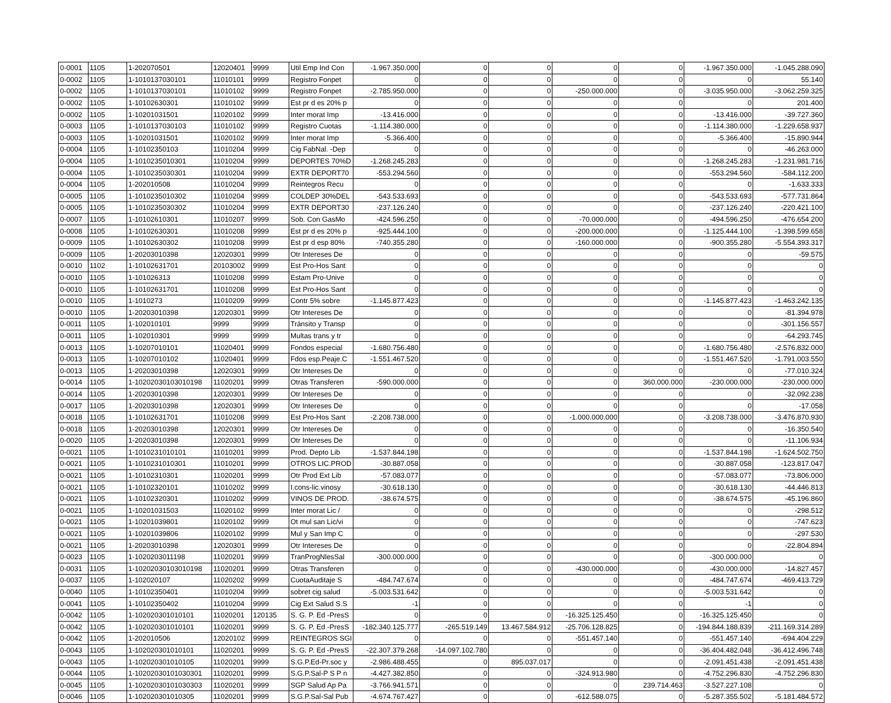| 0-0001 | 1105 | 1-202070501 | 12020401 | 9999 | Util Emp Ind Con | -1.967.350.000 | 0 | 0 | 0 | 0 | -1.967.350.000 | -1.045.288.090 |
| 0-0002 | 1105 | 1-1010137030101 | 11010101 | 9999 | Registro Fonpet | 0 | 0 | 0 | 0 | 0 | 0 | 55.140 |
| 0-0002 | 1105 | 1-1010137030101 | 11010102 | 9999 | Registro Fonpet | -2.785.950.000 | 0 | 0 | -250.000.000 | 0 | -3.035.950.000 | -3.062.259.325 |
| 0-0002 | 1105 | 1-10102630301 | 11010102 | 9999 | Est pr d es 20% p | 0 | 0 | 0 | 0 | 0 | 0 | 201.400 |
| 0-0002 | 1105 | 1-10201031501 | 11020102 | 9999 | Inter morat Imp | -13.416.000 | 0 | 0 | 0 | 0 | -13.416.000 | -39.727.360 |
| 0-0003 | 1105 | 1-1010137030103 | 11010102 | 9999 | Registro Cuotas | -1.114.380.000 | 0 | 0 | 0 | 0 | -1.114.380.000 | -1.229.658.937 |
| 0-0003 | 1105 | 1-10201031501 | 11020102 | 9999 | Inter morat Imp | -5.366.400 | 0 | 0 | 0 | 0 | -5.366.400 | -15.890.944 |
| 0-0004 | 1105 | 1-10102350103 | 11010204 | 9999 | Cig FabNal. -Dep | 0 | 0 | 0 | 0 | 0 | 0 | -46.263.000 |
| 0-0004 | 1105 | 1-1010235010301 | 11010204 | 9999 | DEPORTES 70%D | -1.268.245.283 | 0 | 0 | 0 | 0 | -1.268.245.283 | -1.231.981.716 |
| 0-0004 | 1105 | 1-1010235030301 | 11010204 | 9999 | EXTR DEPORT70 | -553.294.560 | 0 | 0 | 0 | 0 | -553.294.560 | -584.112.200 |
| 0-0004 | 1105 | 1-202010508 | 11010204 | 9999 | Reintegros Recu | 0 | 0 | 0 | 0 | 0 | 0 | -1.633.333 |
| 0-0005 | 1105 | 1-1010235010302 | 11010204 | 9999 | COLDEP 30%DEL | -543.533.693 | 0 | 0 | 0 | 0 | -543.533.693 | -577.731.864 |
| 0-0005 | 1105 | 1-1010235030302 | 11010204 | 9999 | EXTR DEPORT30 | -237.126.240 | 0 | 0 | 0 | 0 | -237.126.240 | -220.421.100 |
| 0-0007 | 1105 | 1-10102610301 | 11010207 | 9999 | Sob. Con GasMo | -424.596.250 | 0 | 0 | -70.000.000 | 0 | -494.596.250 | -476.654.200 |
| 0-0008 | 1105 | 1-10102630301 | 11010208 | 9999 | Est pr d es 20% p | -925.444.100 | 0 | 0 | -200.000.000 | 0 | -1.125.444.100 | -1.398.599.658 |
| 0-0009 | 1105 | 1-10102630302 | 11010208 | 9999 | Est pr d esp 80% | -740.355.280 | 0 | 0 | -160.000.000 | 0 | -900.355.280 | -5.554.393.317 |
| 0-0009 | 1105 | 1-20203010398 | 12020301 | 9999 | Otr Intereses De | 0 | 0 | 0 | 0 | 0 | 0 | -59.575 |
| 0-0010 | 1102 | 1-10102631701 | 20103002 | 9999 | Est Pro-Hos Sant | 0 | 0 | 0 | 0 | 0 | 0 | 0 |
| 0-0010 | 1105 | 1-101026313 | 11010208 | 9999 | Estam Pro-Unive | 0 | 0 | 0 | 0 | 0 | 0 | 0 |
| 0-0010 | 1105 | 1-10102631701 | 11010208 | 9999 | Est Pro-Hos Sant | 0 | 0 | 0 | 0 | 0 | 0 | 0 |
| 0-0010 | 1105 | 1-1010273 | 11010209 | 9999 | Contr 5% sobre | -1.145.877.423 | 0 | 0 | 0 | 0 | -1.145.877.423 | -1.463.242.135 |
| 0-0010 | 1105 | 1-20203010398 | 12020301 | 9999 | Otr Intereses De | 0 | 0 | 0 | 0 | 0 | 0 | -81.394.978 |
| 0-0011 | 1105 | 1-102010101 | 9999 | 9999 | Tránsito y Transp | 0 | 0 | 0 | 0 | 0 | 0 | -301.156.557 |
| 0-0011 | 1105 | 1-102010301 | 9999 | 9999 | Multas trans y tr | 0 | 0 | 0 | 0 | 0 | 0 | -64.293.745 |
| 0-0013 | 1105 | 1-10207010101 | 11020401 | 9999 | Fondos especial | -1.680.756.480 | 0 | 0 | 0 | 0 | -1.680.756.480 | -2.576.832.000 |
| 0-0013 | 1105 | 1-10207010102 | 11020401 | 9999 | Fdos esp.Peaje.C | -1.551.467.520 | 0 | 0 | 0 | 0 | -1.551.467.520 | -1.791.003.550 |
| 0-0013 | 1105 | 1-20203010398 | 12020301 | 9999 | Otr Intereses De | 0 | 0 | 0 | 0 | 0 | 0 | -77.010.324 |
| 0-0014 | 1105 | 1-10202030103010198 | 11020201 | 9999 | Otras Transferen | -590.000.000 | 0 | 0 | 0 | 360.000.000 | -230.000.000 | -230.000.000 |
| 0-0014 | 1105 | 1-20203010398 | 12020301 | 9999 | Otr Intereses De | 0 | 0 | 0 | 0 | 0 | 0 | -32.092.238 |
| 0-0017 | 1105 | 1-20203010398 | 12020301 | 9999 | Otr Intereses De | 0 | 0 | 0 | 0 | 0 | 0 | -17.058 |
| 0-0018 | 1105 | 1-10102631701 | 11010208 | 9999 | Est Pro-Hos Sant | -2.208.738.000 | 0 | 0 | -1.000.000.000 | 0 | -3.208.738.000 | -3.476.870.930 |
| 0-0018 | 1105 | 1-20203010398 | 12020301 | 9999 | Otr Intereses De | 0 | 0 | 0 | 0 | 0 | 0 | -16.350.540 |
| 0-0020 | 1105 | 1-20203010398 | 12020301 | 9999 | Otr Intereses De | 0 | 0 | 0 | 0 | 0 | 0 | -11.106.934 |
| 0-0021 | 1105 | 1-1010231010101 | 11010201 | 9999 | Prod. Depto Lib | -1.537.844.198 | 0 | 0 | 0 | 0 | -1.537.844.198 | -1.624.502.750 |
| 0-0021 | 1105 | 1-1010231010301 | 11010201 | 9999 | OTROS LIC.PROD | -30.887.058 | 0 | 0 | 0 | 0 | -30.887.058 | -123.817.047 |
| 0-0021 | 1105 | 1-10102310301 | 11020201 | 9999 | Otr Prod Ext Lib | -57.083.077 | 0 | 0 | 0 | 0 | -57.083.077 | -73.806.000 |
| 0-0021 | 1105 | 1-10102320101 | 11010202 | 9999 | I.cons-lic.vinosy | -30.618.130 | 0 | 0 | 0 | 0 | -30.618.130 | -44.446.813 |
| 0-0021 | 1105 | 1-10102320301 | 11010202 | 9999 | VINOS DE PROD. | -38.674.575 | 0 | 0 | 0 | 0 | -38.674.575 | -45.196.860 |
| 0-0021 | 1105 | 1-10201031503 | 11020102 | 9999 | Inter morat Lic / | 0 | 0 | 0 | 0 | 0 | 0 | -298.512 |
| 0-0021 | 1105 | 1-10201039801 | 11020102 | 9999 | Ot mul san Lic/vi | 0 | 0 | 0 | 0 | 0 | 0 | -747.623 |
| 0-0021 | 1105 | 1-10201039806 | 11020102 | 9999 | Mul y San Imp C | 0 | 0 | 0 | 0 | 0 | 0 | -297.530 |
| 0-0021 | 1105 | 1-20203010398 | 12020301 | 9999 | Otr Intereses De | 0 | 0 | 0 | 0 | 0 | 0 | -22.804.894 |
| 0-0023 | 1105 | 1-1020203011198 | 11020201 | 9999 | TranProgNlesSal | -300.000.000 | 0 | 0 | 0 | 0 | -300.000.000 | 0 |
| 0-0031 | 1105 | 1-10202030103010198 | 11020201 | 9999 | Otras Transferen | 0 | 0 | 0 | -430.000.000 | 0 | -430.000.000 | -14.827.457 |
| 0-0037 | 1105 | 1-102020107 | 11020202 | 9999 | CuotaAuditaje S | -484.747.674 | 0 | 0 | 0 | 0 | -484.747.674 | -469.413.729 |
| 0-0040 | 1105 | 1-10102350401 | 11010204 | 9999 | sobret cig salud | -5.003.531.642 | 0 | 0 | 0 | 0 | -5.003.531.642 | 0 |
| 0-0041 | 1105 | 1-10102350402 | 11010204 | 9999 | Cig Ext Salud S.S | -1 | 0 | 0 | 0 | 0 | -1 | 0 |
| 0-0042 | 1105 | 1-102020301010101 | 11020201 | 120135 | S. G. P. Ed -PresS | 0 | 0 | 0 | -16.325.125.450 | 0 | -16.325.125.450 | 0 |
| 0-0042 | 1105 | 1-102020301010101 | 11020201 | 9999 | S. G. P. Ed -PresS | -182.340.125.777 | -265.519.149 | 13.467.584.912 | -25.706.128.825 | 0 | -194.844.188.839 | -211.169.314.289 |
| 0-0042 | 1105 | 1-202010506 | 12020102 | 9999 | REINTEGROS SGI | 0 | 0 | 0 | -551.457.140 | 0 | -551.457.140 | -694.404.229 |
| 0-0043 | 1105 | 1-102020301010101 | 11020201 | 9999 | S. G. P. Ed -PresS | -22.307.379.268 | -14.097.102.780 | 0 | 0 | 0 | -36.404.482.048 | -36.412.496.748 |
| 0-0043 | 1105 | 1-102020301010105 | 11020201 | 9999 | S.G.P.Ed-Pr.soc y | -2.986.488.455 | 0 | 895.037.017 | 0 | 0 | -2.091.451.438 | -2.091.451.438 |
| 0-0044 | 1105 | 1-10202030101030301 | 11020201 | 9999 | S.G.P.Sal-P S P n | -4.427.382.850 | 0 | 0 | -324.913.980 | 0 | -4.752.296.830 | -4.752.296.830 |
| 0-0045 | 1105 | 1-10202030101030303 | 11020201 | 9999 | SGP Salud Ap Pa | -3.766.941.571 | 0 | 0 | 0 | 239.714.463 | -3.527.227.108 | 0 |
| 0-0046 | 1105 | 1-102020301010305 | 11020201 | 9999 | S.G.P.Sal-Sal Pub | -4.674.767.427 | 0 | 0 | -612.588.075 | 0 | -5.287.355.502 | -5.181.484.572 |